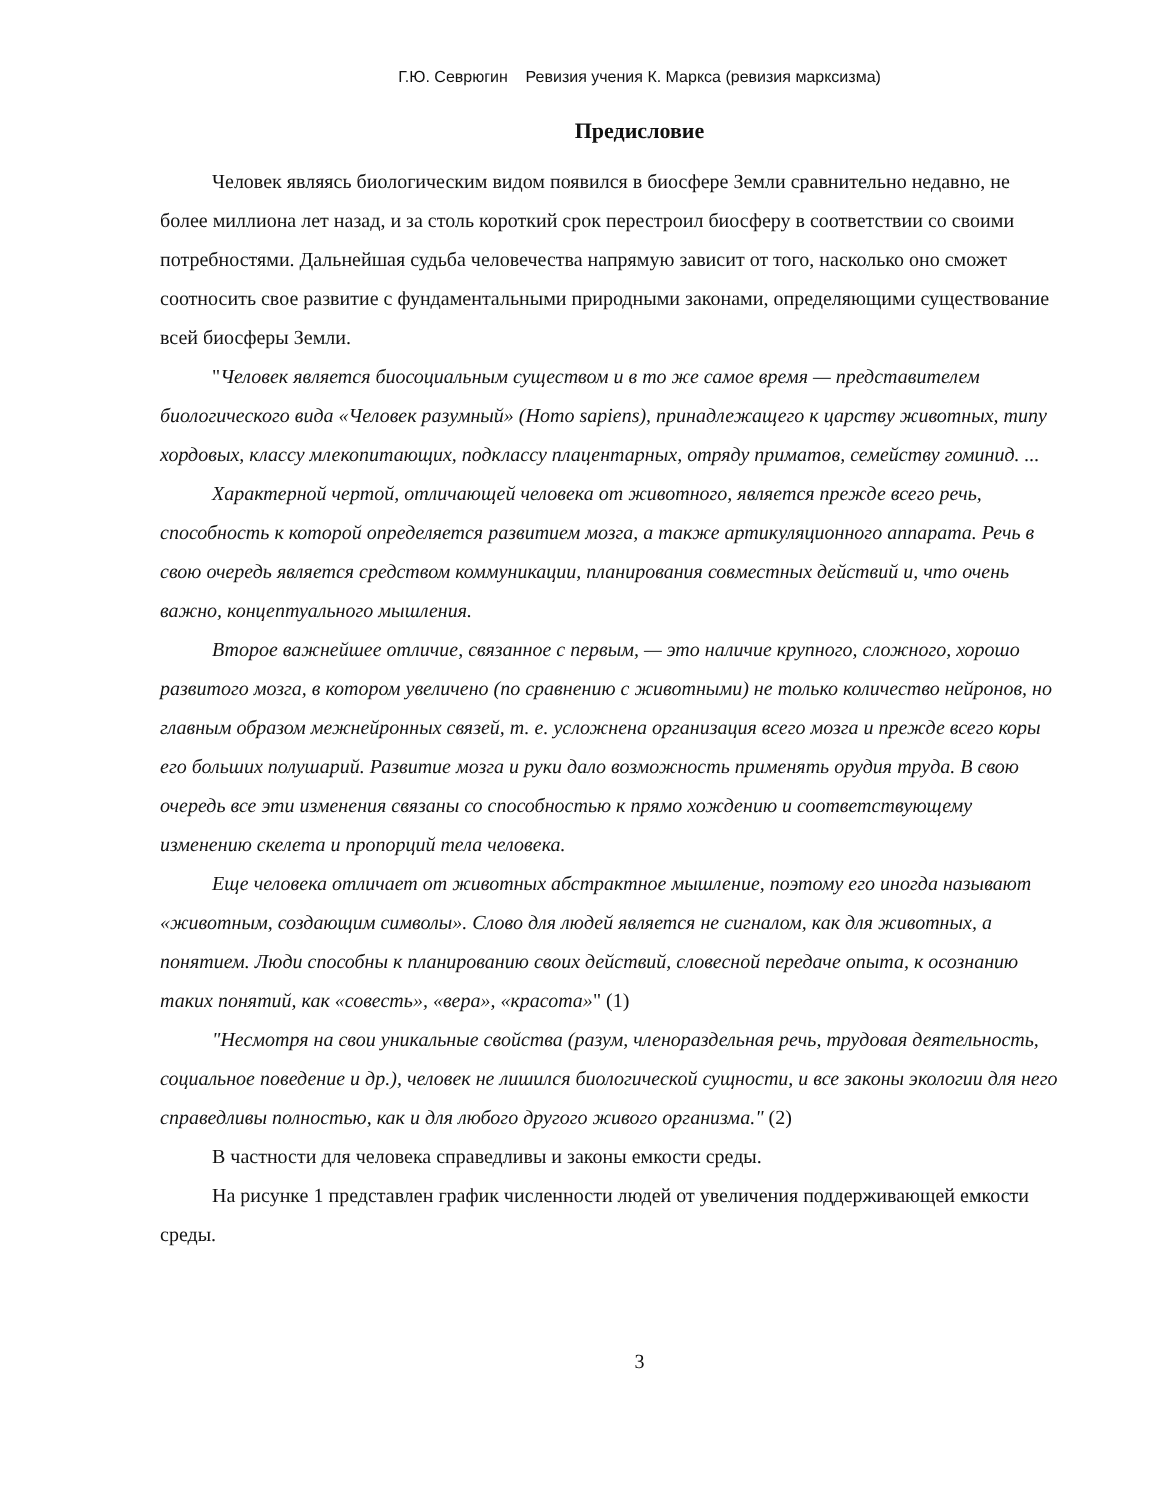Г.Ю. Севрюгин Ревизия учения К. Маркса (ревизия марксизма)
Предисловие
Человек являясь биологическим видом появился в биосфере Земли сравнительно недавно, не более миллиона лет назад, и за столь короткий срок перестроил биосферу в соответствии со своими потребностями. Дальнейшая судьба человечества напрямую зависит от того, насколько оно сможет соотносить свое развитие с фундаментальными природными законами, определяющими существование всей биосферы Земли.
"Человек является биосоциальным существом и в то же самое время — представителем биологического вида «Человек разумный» (Homo sapiens), принадлежащего к царству животных, типу хордовых, классу млекопитающих, подклассу плацентарных, отряду приматов, семейству гоминид. ...
Характерной чертой, отличающей человека от животного, является прежде всего речь, способность к которой определяется развитием мозга, а также артикуляционного аппарата. Речь в свою очередь является средством коммуникации, планирования совместных действий и, что очень важно, концептуального мышления.
Второе важнейшее отличие, связанное с первым, — это наличие крупного, сложного, хорошо развитого мозга, в котором увеличено (по сравнению с животными) не только количество нейронов, но главным образом межнейронных связей, т. е. усложнена организация всего мозга и прежде всего коры его больших полушарий. Развитие мозга и руки дало возможность применять орудия труда. В свою очередь все эти изменения связаны со способностью к прямо хождению и соответствующему изменению скелета и пропорций тела человека.
Еще человека отличает от животных абстрактное мышление, поэтому его иногда называют «животным, создающим символы». Слово для людей является не сигналом, как для животных, а понятием. Люди способны к планированию своих действий, словесной передаче опыта, к осознанию таких понятий, как «совесть», «вера», «красота»" (1)
"Несмотря на свои уникальные свойства (разум, членораздельная речь, трудовая деятельность, социальное поведение и др.), человек не лишился биологической сущности, и все законы экологии для него справедливы полностью, как и для любого другого живого организма." (2)
В частности для человека справедливы и законы емкости среды.
На рисунке 1 представлен график численности людей от увеличения поддерживающей емкости среды.
3